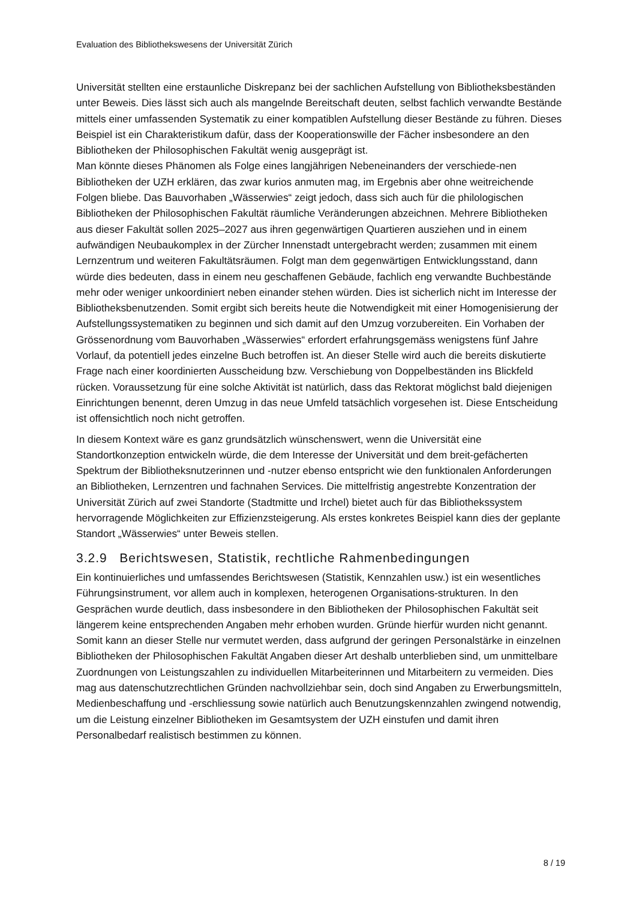Evaluation des Bibliothekswesens der Universität Zürich
Universität stellten eine erstaunliche Diskrepanz bei der sachlichen Aufstellung von Bibliotheksbeständen unter Beweis. Dies lässt sich auch als mangelnde Bereitschaft deuten, selbst fachlich verwandte Bestände mittels einer umfassenden Systematik zu einer kompatiblen Aufstellung dieser Bestände zu führen. Dieses Beispiel ist ein Charakteristikum dafür, dass der Kooperationswille der Fächer insbesondere an den Bibliotheken der Philosophischen Fakultät wenig ausgeprägt ist.
Man könnte dieses Phänomen als Folge eines langjährigen Nebeneinanders der verschiede-nen Bibliotheken der UZH erklären, das zwar kurios anmuten mag, im Ergebnis aber ohne weitreichende Folgen bliebe. Das Bauvorhaben „Wässerwies“ zeigt jedoch, dass sich auch für die philologischen Bibliotheken der Philosophischen Fakultät räumliche Veränderungen abzeichnen. Mehrere Bibliotheken aus dieser Fakultät sollen 2025–2027 aus ihren gegenwärtigen Quartieren ausziehen und in einem aufwändigen Neubaukomplex in der Zürcher Innenstadt untergebracht werden; zusammen mit einem Lernzentrum und weiteren Fakultätsräumen. Folgt man dem gegenwärtigen Entwicklungsstand, dann würde dies bedeuten, dass in einem neu geschaffenen Gebäude, fachlich eng verwandte Buchbestände mehr oder weniger unkoordiniert neben einander stehen würden. Dies ist sicherlich nicht im Interesse der Bibliotheksbenutzenden. Somit ergibt sich bereits heute die Notwendigkeit mit einer Homogenisierung der Aufstellungssystematiken zu beginnen und sich damit auf den Umzug vorzubereiten. Ein Vorhaben der Grössenordnung vom Bauvorhaben „Wässerwies“ erfordert erfahrungsgemäss wenigstens fünf Jahre Vorlauf, da potentiell jedes einzelne Buch betroffen ist. An dieser Stelle wird auch die bereits diskutierte Frage nach einer koordinierten Ausscheidung bzw. Verschiebung von Doppelbeständen ins Blickfeld rücken. Voraussetzung für eine solche Aktivität ist natürlich, dass das Rektorat möglichst bald diejenigen Einrichtungen benennt, deren Umzug in das neue Umfeld tatsächlich vorgesehen ist. Diese Entscheidung ist offensichtlich noch nicht getroffen.
In diesem Kontext wäre es ganz grundsätzlich wünschenswert, wenn die Universität eine Standortkonzeption entwickeln würde, die dem Interesse der Universität und dem breit-gefächerten Spektrum der Bibliotheksnutzerinnen und -nutzer ebenso entspricht wie den funktionalen Anforderungen an Bibliotheken, Lernzentren und fachnahen Services. Die mittelfristig angestrebte Konzentration der Universität Zürich auf zwei Standorte (Stadtmitte und Irchel) bietet auch für das Bibliothekssystem hervorragende Möglichkeiten zur Effizienzsteigerung. Als erstes konkretes Beispiel kann dies der geplante Standort „Wässerwies“ unter Beweis stellen.
3.2.9 Berichtswesen, Statistik, rechtliche Rahmenbedingungen
Ein kontinuierliches und umfassendes Berichtswesen (Statistik, Kennzahlen usw.) ist ein wesentliches Führungsinstrument, vor allem auch in komplexen, heterogenen Organisations-strukturen. In den Gesprächen wurde deutlich, dass insbesondere in den Bibliotheken der Philosophischen Fakultät seit längerem keine entsprechenden Angaben mehr erhoben wurden. Gründe hierfür wurden nicht genannt. Somit kann an dieser Stelle nur vermutet werden, dass aufgrund der geringen Personalstärke in einzelnen Bibliotheken der Philosophischen Fakultät Angaben dieser Art deshalb unterblieben sind, um unmittelbare Zuordnungen von Leistungszahlen zu individuellen Mitarbeiterinnen und Mitarbeitern zu vermeiden. Dies mag aus datenschutzrechtlichen Gründen nachvollziehbar sein, doch sind Angaben zu Erwerbungsmitteln, Medienbeschaffung und -erschliessung sowie natürlich auch Benutzungskennzahlen zwingend notwendig, um die Leistung einzelner Bibliotheken im Gesamtsystem der UZH einstufen und damit ihren Personalbedarf realistisch bestimmen zu können.
8 / 19